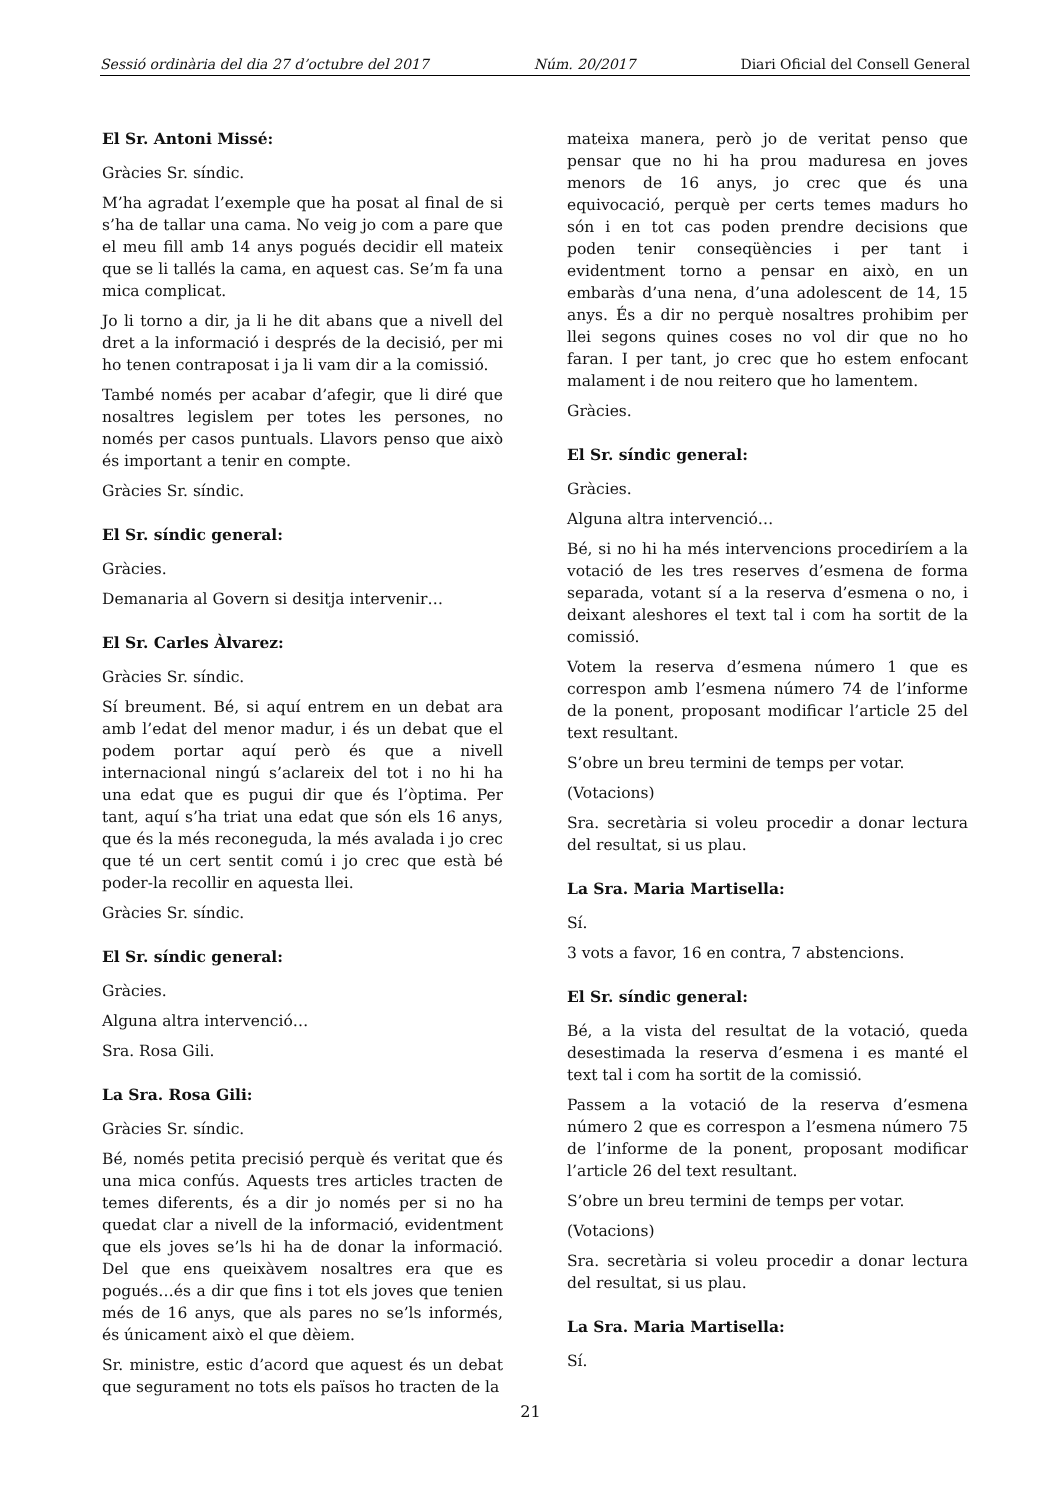Sessió ordinària del dia 27 d’octubre del 2017 Núm. 20/2017 Diari Oficial del Consell General
El Sr. Antoni Missé:
Gràcies Sr. síndic.
M’ha agradat l’exemple que ha posat al final de si s’ha de tallar una cama. No veig jo com a pare que el meu fill amb 14 anys pogués decidir ell mateix que se li tallés la cama, en aquest cas. Se’m fa una mica complicat.
Jo li torno a dir, ja li he dit abans que a nivell del dret a la informació i després de la decisió, per mi ho tenen contraposat i ja li vam dir a la comissió.
També només per acabar d’afegir, que li diré que nosaltres legislem per totes les persones, no només per casos puntuals. Llavors penso que això és important a tenir en compte.
Gràcies Sr. síndic.
El Sr. síndic general:
Gràcies.
Demanaria al Govern si desitja intervenir…
El Sr. Carles Àlvarez:
Gràcies Sr. síndic.
Sí breument. Bé, si aquí entrem en un debat ara amb l’edat del menor madur, i és un debat que el podem portar aquí però és que a nivell internacional ningú s’aclareix del tot i no hi ha una edat que es pugui dir que és l’òptima. Per tant, aquí s’ha triat una edat que són els 16 anys, que és la més reconeguda, la més avalada i jo crec que té un cert sentit comú i jo crec que està bé poder-la recollir en aquesta llei.
Gràcies Sr. síndic.
El Sr. síndic general:
Gràcies.
Alguna altra intervenció…
Sra. Rosa Gili.
La Sra. Rosa Gili:
Gràcies Sr. síndic.
Bé, només petita precisió perquè és veritat que és una mica confús. Aquests tres articles tracten de temes diferents, és a dir jo només per si no ha quedat clar a nivell de la informació, evidentment que els joves se’ls hi ha de donar la informació. Del que ens queixàvem nosaltres era que es pogués…és a dir que fins i tot els joves que tenien més de 16 anys, que als pares no se’ls informés, és únicament això el que dèiem.
Sr. ministre, estic d’acord que aquest és un debat que segurament no tots els països ho tracten de la
mateixa manera, però jo de veritat penso que pensar que no hi ha prou maduresa en joves menors de 16 anys, jo crec que és una equivocació, perquè per certs temes madurs ho són i en tot cas poden prendre decisions que poden tenir conseqüències i per tant i evidentment torno a pensar en això, en un embaràs d’una nena, d’una adolescent de 14, 15 anys. És a dir no perquè nosaltres prohibim per llei segons quines coses no vol dir que no ho faran. I per tant, jo crec que ho estem enfocant malament i de nou reitero que ho lamentem.
Gràcies.
El Sr. síndic general:
Gràcies.
Alguna altra intervenció…
Bé, si no hi ha més intervencions procediríem a la votació de les tres reserves d’esmena de forma separada, votant sí a la reserva d’esmena o no, i deixant aleshores el text tal i com ha sortit de la comissió.
Votem la reserva d’esmena número 1 que es correspon amb l’esmena número 74 de l’informe de la ponent, proposant modificar l’article 25 del text resultant.
S’obre un breu termini de temps per votar.
(Votacions)
Sra. secretària si voleu procedir a donar lectura del resultat, si us plau.
La Sra. Maria Martisella:
Sí.
3 vots a favor, 16 en contra, 7 abstencions.
El Sr. síndic general:
Bé, a la vista del resultat de la votació, queda desestimada la reserva d’esmena i es manté el text tal i com ha sortit de la comissió.
Passem a la votació de la reserva d’esmena número 2 que es correspon a l’esmena número 75 de l’informe de la ponent, proposant modificar l’article 26 del text resultant.
S’obre un breu termini de temps per votar.
(Votacions)
Sra. secretària si voleu procedir a donar lectura del resultat, si us plau.
La Sra. Maria Martisella:
Sí.
21